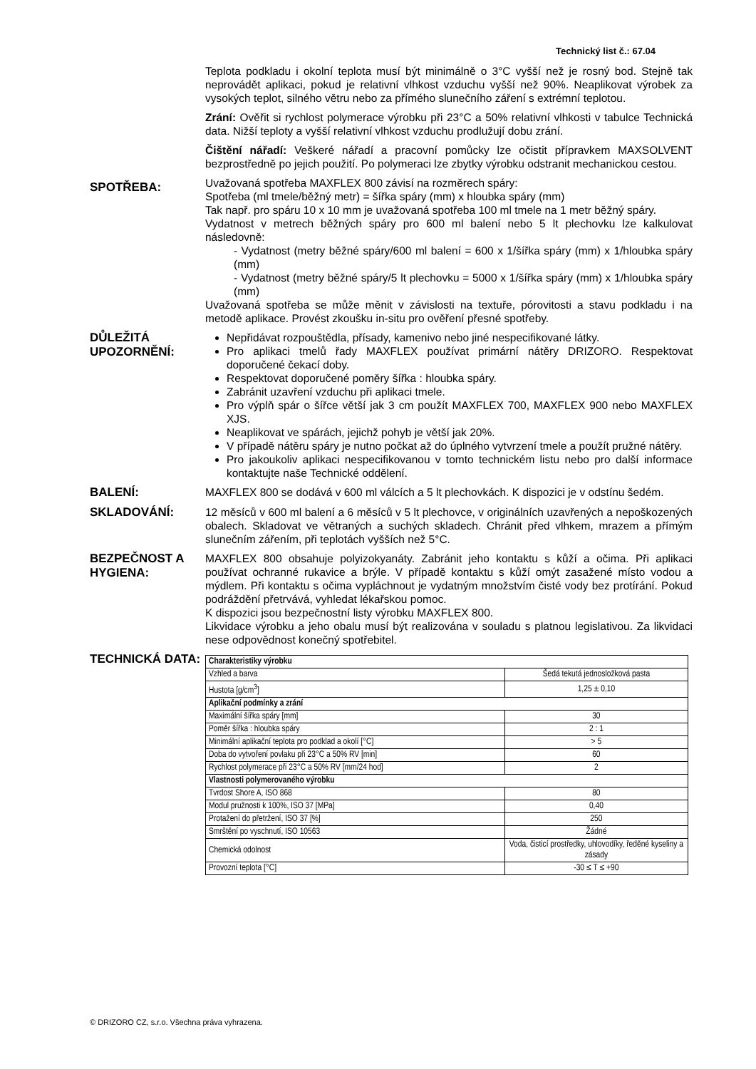Technický list č.: 67.04
Teplota podkladu i okolní teplota musí být minimálně o 3°C vyšší než je rosný bod. Stejně tak neprovádět aplikaci, pokud je relativní vlhkost vzduchu vyšší než 90%. Neaplikovat výrobek za vysokých teplot, silného větru nebo za přímého slunečního záření s extrémní teplotou.
Zrání: Ověřit si rychlost polymerace výrobku při 23°C a 50% relativní vlhkosti v tabulce Technická data. Nižší teploty a vyšší relativní vlhkost vzduchu prodlužují dobu zrání.
Čištění nářadí: Veškeré nářadí a pracovní pomůcky lze očistit přípravkem MAXSOLVENT bezprostředně po jejich použití. Po polymeraci lze zbytky výrobku odstranit mechanickou cestou.
SPOTŘEBA:
Uvažovaná spotřeba MAXFLEX 800 závisí na rozměrech spáry:
Spotřeba (ml tmele/běžný metr) = šířka spáry (mm) x hloubka spáry (mm)
Tak např. pro spáru 10 x 10 mm je uvažovaná spotřeba 100 ml tmele na 1 metr běžný spáry.
Vydatnost v metrech běžných spáry pro 600 ml balení nebo 5 lt plechovku lze kalkulovat následovně:
- Vydatnost (metry běžné spáry/600 ml balení = 600 x 1/šířka spáry (mm) x 1/hloubka spáry (mm)
- Vydatnost (metry běžné spáry/5 lt plechovku = 5000 x 1/šířka spáry (mm) x 1/hloubka spáry (mm)
Uvažovaná spotřeba se může měnit v závislosti na textuře, pórovitosti a stavu podkladu i na metodě aplikace. Provést zkoušku in-situ pro ověření přesné spotřeby.
DŮLEŽITÁ UPOZORNĚNÍ:
Nepřidávat rozpouštědla, přísady, kamenivo nebo jiné nespecifikované látky.
Pro aplikaci tmelů řady MAXFLEX používat primární nátěry DRIZORO. Respektovat doporučené čekací doby.
Respektovat doporučené poměry šířka : hloubka spáry.
Zabránit uzavření vzduchu při aplikaci tmele.
Pro výplň spár o šířce větší jak 3 cm použít MAXFLEX 700, MAXFLEX 900 nebo MAXFLEX XJS.
Neaplikovat ve spárách, jejichž pohyb je větší jak 20%.
V případě nátěru spáry je nutno počkat až do úplného vytvrzení tmele a použít pružné nátěry.
Pro jakoukoliv aplikaci nespecifikovanou v tomto technickém listu nebo pro další informace kontaktujte naše Technické oddělení.
BALENÍ:
MAXFLEX 800 se dodává v 600 ml válcích a 5 lt plechovkách. K dispozici je v odstínu šedém.
SKLADOVÁNÍ:
12 měsíců v 600 ml balení a 6 měsíců v 5 lt plechovce, v originálních uzavřených a nepoškozených obalech. Skladovat ve větraných a suchých skladech. Chránit před vlhkem, mrazem a přímým slunečním zářením, při teplotách vyšších než 5°C.
BEZPEČNOST A HYGIENA:
MAXFLEX 800 obsahuje polyizokyanáty. Zabránit jeho kontaktu s kůží a očima. Při aplikaci používat ochranné rukavice a brýle. V případě kontaktu s kůží omýt zasažené místo vodou a mýdlem. Při kontaktu s očima vypláchnout je vydatným množstvím čisté vody bez protírání. Pokud podráždění přetrvává, vyhledat lékařskou pomoc.
K dispozici jsou bezpečnostní listy výrobku MAXFLEX 800.
Likvidace výrobku a jeho obalu musí být realizována v souladu s platnou legislativou. Za likvidaci nese odpovědnost konečný spotřebitel.
TECHNICKÁ DATA:
| Charakteristiky výrobku | |
| Vzhled a barva | Šedá tekutá jednosložková pasta |
| Hustota [g/cm<sup>3</sup>] | 1,25 ± 0,10 |
| Aplikační podmínky a zrání | |
| Maximální šířka spáry [mm] | 30 |
| Poměr šířka : hloubka spáry | 2 : 1 |
| Minimální aplikační teplota pro podklad a okolí [°C] | > 5 |
| Doba do vytvoření povlaku při 23°C a 50% RV [min] | 60 |
| Rychlost polymerace při 23°C a 50% RV [mm/24 hod] | 2 |
| Vlastnosti polymerovaného výrobku | |
| Tvrdost Shore A, ISO 868 | 80 |
| Modul pružnosti k 100%, ISO 37 [MPa] | 0,40 |
| Protažení do přetržení, ISO 37 [%] | 250 |
| Smrštění po vyschnutí, ISO 10563 | Žádné |
| Chemická odolnost | Voda, čisticí prostředky, uhlovodíky, ředěné kyseliny a zásady |
| Provozní teplota [°C] | -30 ≤ T ≤ +90 |
© DRIZORO CZ, s.r.o. Všechna práva vyhrazena.